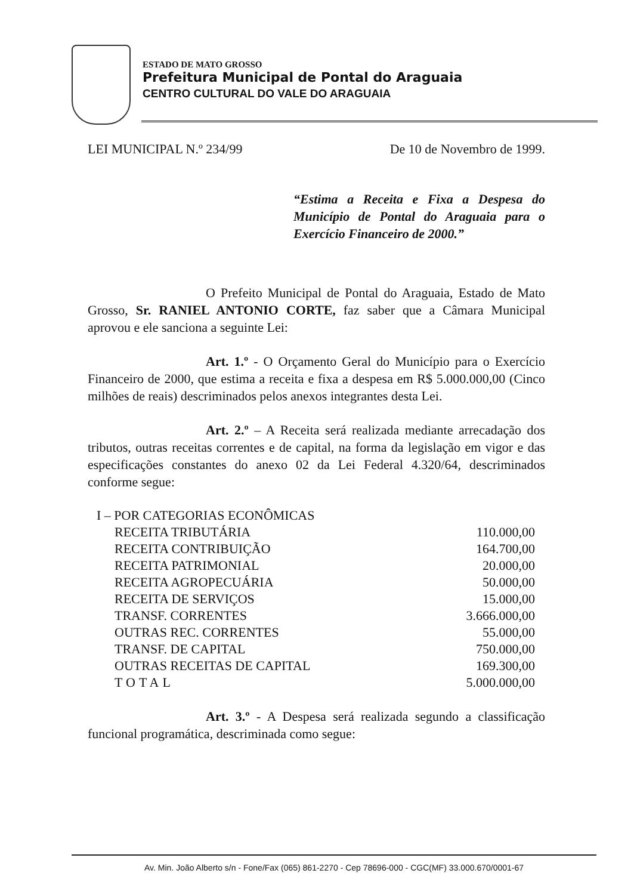ESTADO DE MATO GROSSO
Prefeitura Municipal de Pontal do Araguaia
CENTRO CULTURAL DO VALE DO ARAGUAIA
LEI MUNICIPAL N.º 234/99 De 10 de Novembro de 1999.
“Estima a Receita e Fixa a Despesa do Município de Pontal do Araguaia para o Exercício Financeiro de 2000.”
O Prefeito Municipal de Pontal do Araguaia, Estado de Mato Grosso, Sr. RANIEL ANTONIO CORTE, faz saber que a Câmara Municipal aprovou e ele sanciona a seguinte Lei:
Art. 1.º - O Orçamento Geral do Município para o Exercício Financeiro de 2000, que estima a receita e fixa a despesa em R$ 5.000.000,00 (Cinco milhões de reais) descriminados pelos anexos integrantes desta Lei.
Art. 2.º – A Receita será realizada mediante arrecadação dos tributos, outras receitas correntes e de capital, na forma da legislação em vigor e das especificações constantes do anexo 02 da Lei Federal 4.320/64, descriminados conforme segue:
| I – POR CATEGORIAS ECONÔMICAS | |
| RECEITA TRIBUTÁRIA | 110.000,00 |
| RECEITA CONTRIBUIÇÃO | 164.700,00 |
| RECEITA PATRIMONIAL | 20.000,00 |
| RECEITA AGROPECUÁRIA | 50.000,00 |
| RECEITA DE SERVIÇOS | 15.000,00 |
| TRANSF. CORRENTES | 3.666.000,00 |
| OUTRAS REC. CORRENTES | 55.000,00 |
| TRANSF. DE CAPITAL | 750.000,00 |
| OUTRAS RECEITAS DE CAPITAL | 169.300,00 |
| TOTAL | 5.000.000,00 |
Art. 3.º - A Despesa será realizada segundo a classificação funcional programática, descriminada como segue:
Av. Min. João Alberto s/n - Fone/Fax (065) 861-2270 - Cep 78696-000 - CGC(MF) 33.000.670/0001-67